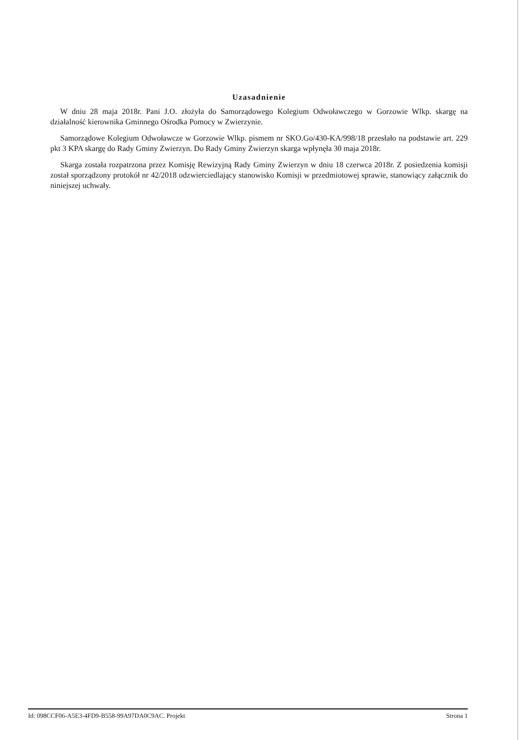Uzasadnienie
W dniu 28 maja 2018r. Pani J.O. złożyła do Samorządowego Kolegium Odwoławczego w Gorzowie Wlkp. skargę na działalność kierownika Gminnego Ośrodka Pomocy w Zwierzynie.
Samorządowe Kolegium Odwoławcze w Gorzowie Wlkp. pismem nr SKO.Go/430-KA/998/18 przesłało na podstawie art. 229 pkt 3 KPA skargę do Rady Gminy Zwierzyn. Do Rady Gminy Zwierzyn skarga wpłynęła 30 maja 2018r.
Skarga została rozpatrzona przez Komisję Rewizyjną Rady Gminy Zwierzyn w dniu 18 czerwca 2018r. Z posiedzenia komisji został sporządzony protokół nr 42/2018 odzwierciedlający stanowisko Komisji w przedmiotowej sprawie, stanowiący załącznik do niniejszej uchwały.
Id: 098CCF06-A5E3-4FD9-B558-99A97DA0C9AC. Projekt Strona 1